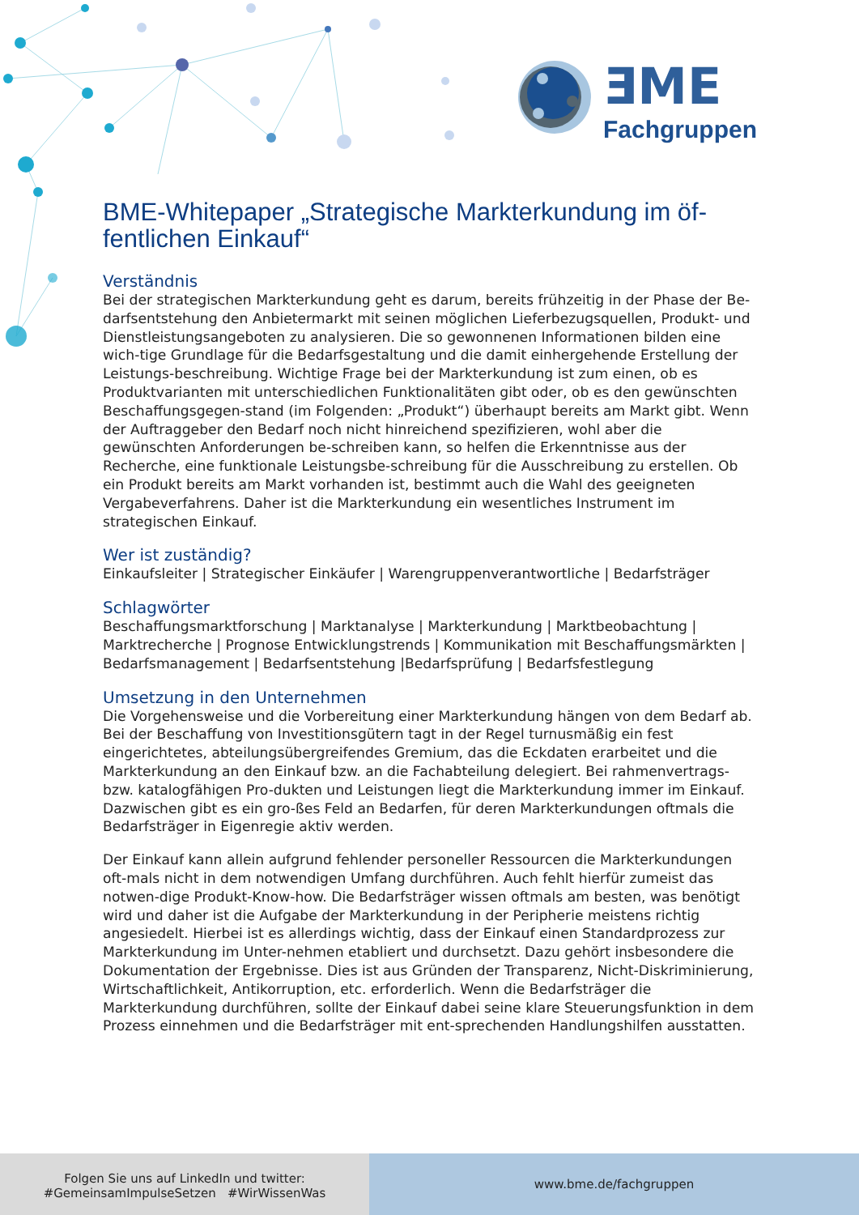ƎME
Fachgruppen
BME-Whitepaper „Strategische Markterkundung im öf-fentlichen Einkauf“
Verständnis
Bei der strategischen Markterkundung geht es darum, bereits frühzeitig in der Phase der Be-darfsentstehung den Anbietermarkt mit seinen möglichen Lieferbezugsquellen, Produkt- und Dienstleistungsangeboten zu analysieren. Die so gewonnenen Informationen bilden eine wich-tige Grundlage für die Bedarfsgestaltung und die damit einhergehende Erstellung der Leistungs-beschreibung. Wichtige Frage bei der Markterkundung ist zum einen, ob es Produktvarianten mit unterschiedlichen Funktionalitäten gibt oder, ob es den gewünschten Beschaffungsgegen-stand (im Folgenden: „Produkt“) überhaupt bereits am Markt gibt. Wenn der Auftraggeber den Bedarf noch nicht hinreichend spezifizieren, wohl aber die gewünschten Anforderungen be-schreiben kann, so helfen die Erkenntnisse aus der Recherche, eine funktionale Leistungsbe-schreibung für die Ausschreibung zu erstellen. Ob ein Produkt bereits am Markt vorhanden ist, bestimmt auch die Wahl des geeigneten Vergabeverfahrens. Daher ist die Markterkundung ein wesentliches Instrument im strategischen Einkauf.
Wer ist zuständig?
Einkaufsleiter | Strategischer Einkäufer | Warengruppenverantwortliche | Bedarfsträger
Schlagwörter
Beschaffungsmarktforschung | Marktanalyse | Markterkundung | Marktbeobachtung | Marktrecherche | Prognose Entwicklungstrends | Kommunikation mit Beschaffungsmärkten | Bedarfsmanagement | Bedarfsentstehung |Bedarfsprüfung | Bedarfsfestlegung
Umsetzung in den Unternehmen
Die Vorgehensweise und die Vorbereitung einer Markterkundung hängen von dem Bedarf ab. Bei der Beschaffung von Investitionsgütern tagt in der Regel turnusmäßig ein fest eingerichtetes, abteilungsübergreifendes Gremium, das die Eckdaten erarbeitet und die Markterkundung an den Einkauf bzw. an die Fachabteilung delegiert. Bei rahmenvertrags- bzw. katalogfähigen Pro-dukten und Leistungen liegt die Markterkundung immer im Einkauf. Dazwischen gibt es ein gro-ßes Feld an Bedarfen, für deren Markterkundungen oftmals die Bedarfsträger in Eigenregie aktiv werden.
Der Einkauf kann allein aufgrund fehlender personeller Ressourcen die Markterkundungen oft-mals nicht in dem notwendigen Umfang durchführen. Auch fehlt hierfür zumeist das notwen-dige Produkt-Know-how. Die Bedarfsträger wissen oftmals am besten, was benötigt wird und daher ist die Aufgabe der Markterkundung in der Peripherie meistens richtig angesiedelt. Hierbei ist es allerdings wichtig, dass der Einkauf einen Standardprozess zur Markterkundung im Unter-nehmen etabliert und durchsetzt. Dazu gehört insbesondere die Dokumentation der Ergebnisse. Dies ist aus Gründen der Transparenz, Nicht-Diskriminierung, Wirtschaftlichkeit, Antikorruption, etc. erforderlich. Wenn die Bedarfsträger die Markterkundung durchführen, sollte der Einkauf dabei seine klare Steuerungsfunktion in dem Prozess einnehmen und die Bedarfsträger mit ent-sprechenden Handlungshilfen ausstatten.
Folgen Sie uns auf LinkedIn und twitter:
#GemeinsamImpulseSetzen #WirWissenWas
www.bme.de/fachgruppen